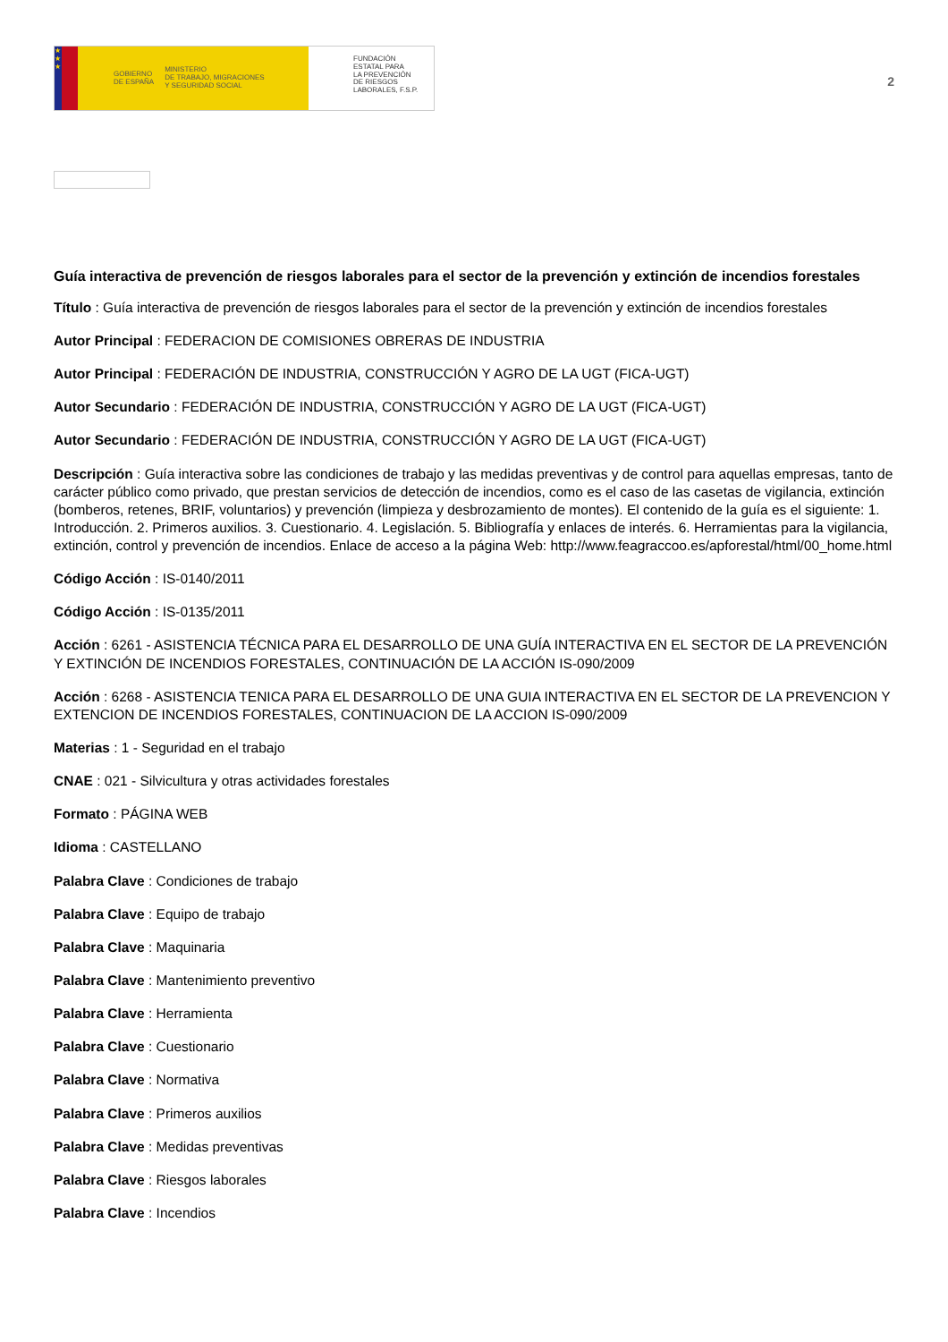★
★
★
GOBIERNO
DE ESPAÑA MINISTERIO
DE TRABAJO, MIGRACIONES
Y SEGURIDAD SOCIAL
FUNDACIÓN
ESTATAL PARA
LA PREVENCIÓN
DE RIESGOS
LABORALES, F.S.P.
2
Guía interactiva de prevención de riesgos laborales para el sector de la prevención y extinción de incendios forestales
Título : Guía interactiva de prevención de riesgos laborales para el sector de la prevención y extinción de incendios forestales
Autor Principal : FEDERACION DE COMISIONES OBRERAS DE INDUSTRIA
Autor Principal : FEDERACIÓN DE INDUSTRIA, CONSTRUCCIÓN Y AGRO DE LA UGT (FICA-UGT)
Autor Secundario : FEDERACIÓN DE INDUSTRIA, CONSTRUCCIÓN Y AGRO DE LA UGT (FICA-UGT)
Autor Secundario : FEDERACIÓN DE INDUSTRIA, CONSTRUCCIÓN Y AGRO DE LA UGT (FICA-UGT)
Descripción : Guía interactiva sobre las condiciones de trabajo y las medidas preventivas y de control para aquellas empresas, tanto de carácter público como privado, que prestan servicios de detección de incendios, como es el caso de las casetas de vigilancia, extinción (bomberos, retenes, BRIF, voluntarios) y prevención (limpieza y desbrozamiento de montes). El contenido de la guía es el siguiente: 1. Introducción. 2. Primeros auxilios. 3. Cuestionario. 4. Legislación. 5. Bibliografía y enlaces de interés. 6. Herramientas para la vigilancia, extinción, control y prevención de incendios. Enlace de acceso a la página Web: http://www.feagraccoo.es/apforestal/html/00_home.html
Código Acción : IS-0140/2011
Código Acción : IS-0135/2011
Acción : 6261 - ASISTENCIA TÉCNICA PARA EL DESARROLLO DE UNA GUÍA INTERACTIVA EN EL SECTOR DE LA PREVENCIÓN Y EXTINCIÓN DE INCENDIOS FORESTALES, CONTINUACIÓN DE LA ACCIÓN IS-090/2009
Acción : 6268 - ASISTENCIA TENICA PARA EL DESARROLLO DE UNA GUIA INTERACTIVA EN EL SECTOR DE LA PREVENCION Y EXTENCION DE INCENDIOS FORESTALES, CONTINUACION DE LA ACCION IS-090/2009
Materias : 1 - Seguridad en el trabajo
CNAE : 021 - Silvicultura y otras actividades forestales
Formato : PÁGINA WEB
Idioma : CASTELLANO
Palabra Clave : Condiciones de trabajo
Palabra Clave : Equipo de trabajo
Palabra Clave : Maquinaria
Palabra Clave : Mantenimiento preventivo
Palabra Clave : Herramienta
Palabra Clave : Cuestionario
Palabra Clave : Normativa
Palabra Clave : Primeros auxilios
Palabra Clave : Medidas preventivas
Palabra Clave : Riesgos laborales
Palabra Clave : Incendios